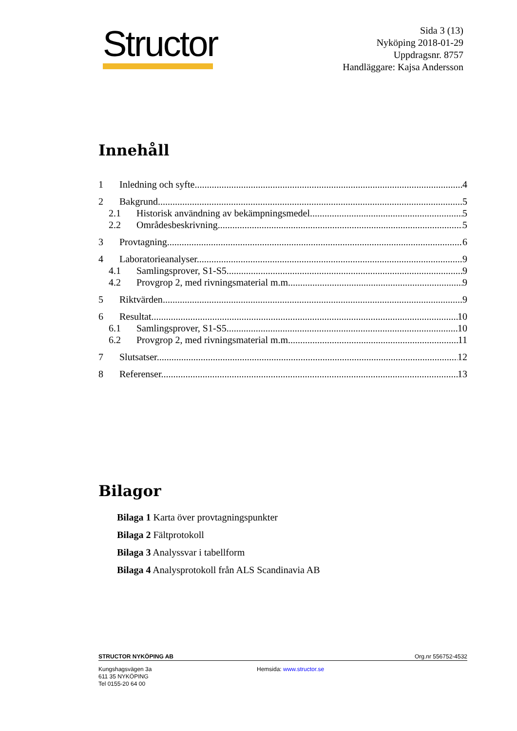Structor
Sida 3 (13)
Nyköping 2018-01-29
Uppdragsnr. 8757
Handläggare: Kajsa Andersson
Innehåll
1 Inledning och syfte 4
2 Bakgrund 5
2.1 Historisk användning av bekämpningsmedel 5
2.2 Områdesbeskrivning 5
3 Provtagning 6
4 Laboratorieanalyser 9
4.1 Samlingsprover, S1-S5 9
4.2 Provgrop 2, med rivningsmaterial m.m. 9
5 Riktvärden 9
6 Resultat 10
6.1 Samlingsprover, S1-S5 10
6.2 Provgrop 2, med rivningsmaterial m.m. 11
7 Slutsatser 12
8 Referenser 13
Bilagor
Bilaga 1 Karta över provtagningspunkter
Bilaga 2 Fältprotokoll
Bilaga 3 Analyssvar i tabellform
Bilaga 4 Analysprotokoll från ALS Scandinavia AB
STRUCTOR NYKÖPING AB Org.nr 556752-4532
Kungshagsvägen 3a
611 35 NYKÖPING
Tel 0155-20 64 00
Hemsida: www.structor.se